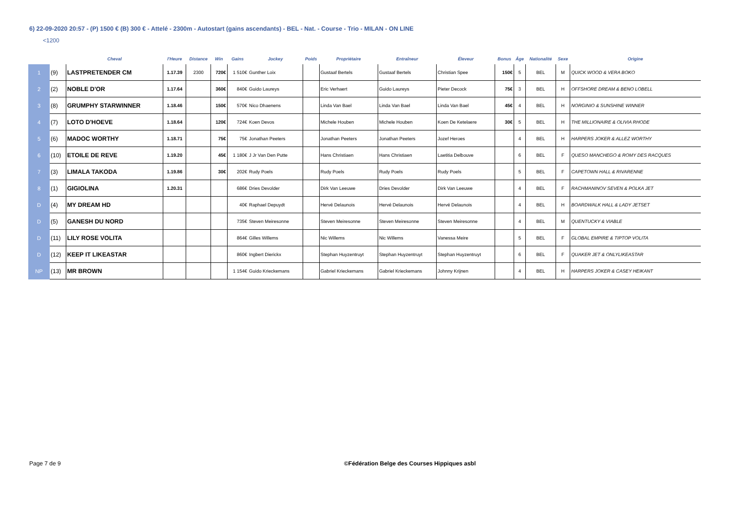6) 22-09-2020 20:57 - (P) 1500 € (B) 300 € - Attelé - 2300m - Autostart (gains ascendants) - BEL - Nat. - Course - Trio - MILAN - ON LINE
<1200
| | | Cheval | l'Heure | Distance | Win | Gains | Jockey | Poids | Propriétaire | Entraîneur | Éleveur | Bonus | Âge | Nationalité | Sexe | Origine |
| --- | --- | --- | --- | --- | --- | --- | --- | --- | --- | --- | --- | --- | --- | --- | --- | --- |
| 1 | (9) | LASTPRETENDER CM | 1.17.39 | 2300 | 720€ | 1 510€ | Gunther Loix | | Gustaaf Bertels | Gustaaf Bertels | Christian Spee | 150€ | 5 | BEL | M | QUICK WOOD & VERA BOKO |
| 2 | (2) | NOBLE D'OR | 1.17.64 | | 360€ | 840€ | Guido Laureys | | Eric Verhaert | Guido Laureys | Pieter Decock | 75€ | 3 | BEL | H | OFFSHORE DREAM & BENO LOBELL |
| 3 | (8) | GRUMPHY STARWINNER | 1.18.46 | | 150€ | 570€ | Nico Dhaenens | | Linda Van Bael | Linda Van Bael | Linda Van Bael | 45€ | 4 | BEL | H | NORGINIO & SUNSHINE WINNER |
| 4 | (7) | LOTO D'HOEVE | 1.18.64 | | 120€ | 724€ | Koen Devos | | Michele Houben | Michele Houben | Koen De Ketelaere | 30€ | 5 | BEL | H | THE MILLIONAIRE & OLIVIA RHODE |
| 5 | (6) | MADOC WORTHY | 1.18.71 | | 75€ | 75€ | Jonathan Peeters | | Jonathan Peeters | Jonathan Peeters | Jozef Heroes | | 4 | BEL | H | HARPERS JOKER & ALLEZ WORTHY |
| 6 | (10) | ETOILE DE REVE | 1.19.20 | | 45€ | 1 180€ | J Jr Van Den Putte | | Hans Christiaen | Hans Christiaen | Laetitia Delbouve | | 6 | BEL | F | QUESO MANCHEGO & ROMY DES RACQUES |
| 7 | (3) | LIMALA TAKODA | 1.19.86 | | 30€ | 202€ | Rudy Poels | | Rudy Poels | Rudy Poels | Rudy Poels | | 5 | BEL | F | CAPETOWN HALL & RIVARENNE |
| 8 | (1) | GIGIOLINA | 1.20.31 | | | 686€ | Dries Devolder | | Dirk Van Leeuwe | Dries Devolder | Dirk Van Leeuwe | | 4 | BEL | F | RACHMANINOV SEVEN & POLKA JET |
| D | (4) | MY DREAM HD | | | | 40€ | Raphael Depuydt | | Hervé Delaunois | Hervé Delaunois | Hervé Delaunois | | 4 | BEL | H | BOARDWALK HALL & LADY JETSET |
| D | (5) | GANESH DU NORD | | | | 735€ | Steven Meiresonne | | Steven Meiresonne | Steven Meiresonne | Steven Meiresonne | | 4 | BEL | M | QUENTUCKY & VIABLE |
| D | (11) | LILY ROSE VOLITA | | | | 864€ | Gilles Willems | | Nic Willems | Nic Willems | Vanessa Meire | | 5 | BEL | F | GLOBAL EMPIRE & TIPTOP VOLITA |
| D | (12) | KEEP IT LIKEASTAR | | | | 860€ | Ingbert Dierickx | | Stephan Huyzentruyt | Stephan Huyzentruyt | Stephan Huyzentruyt | | 6 | BEL | F | QUAKER JET & ONLYLIKEASTAR |
| NP | (13) | MR BROWN | | | | 1 154€ | Guido Krieckemans | | Gabriel Krieckemans | Gabriel Krieckemans | Johnny Krijnen | | 4 | BEL | H | HARPERS JOKER & CASEY HEIKANT |
Page 7 de 9
©Fédération Belge des Courses Hippiques asbl